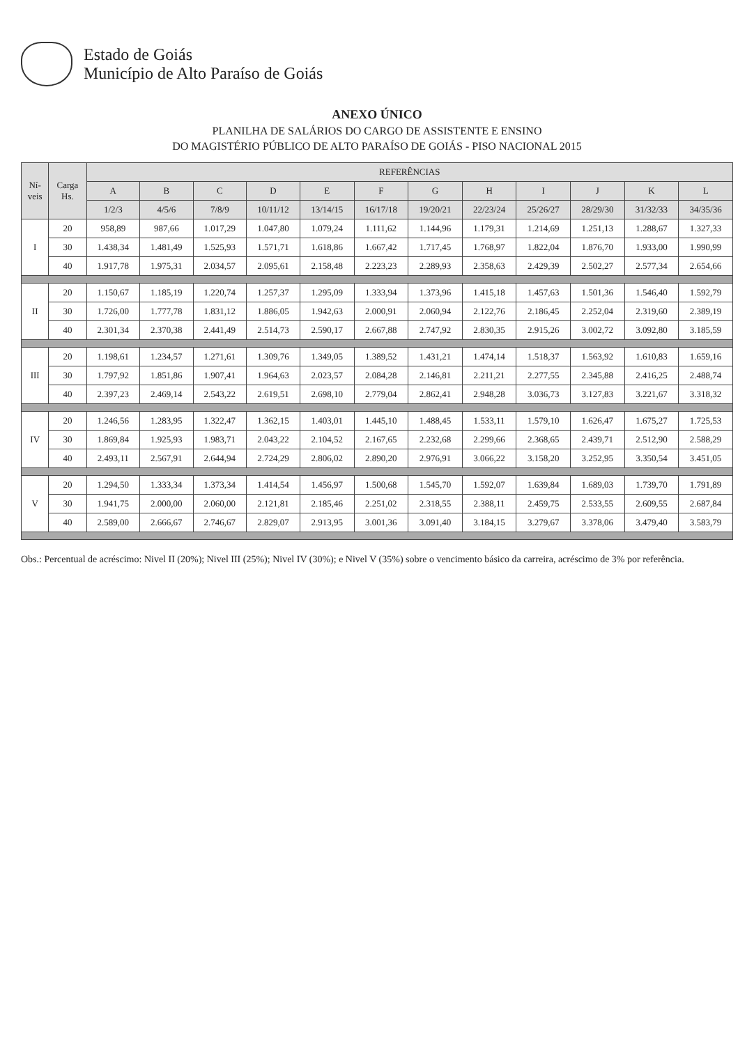Estado de Goiás
Município de Alto Paraíso de Goiás
ANEXO ÚNICO
PLANILHA DE SALÁRIOS DO CARGO DE ASSISTENTE E ENSINO
DO MAGISTÉRIO PÚBLICO DE ALTO PARAÍSO DE GOIÁS - PISO NACIONAL 2015
| Ní- veis | Carga Hs. | REFERÊNCIAS | | | | | | | | | | | |
| --- | --- | --- | --- | --- | --- | --- | --- | --- | --- | --- | --- | --- | --- |
| | | A | B | C | D | E | F | G | H | I | J | K | L |
| | | 1/2/3 | 4/5/6 | 7/8/9 | 10/11/12 | 13/14/15 | 16/17/18 | 19/20/21 | 22/23/24 | 25/26/27 | 28/29/30 | 31/32/33 | 34/35/36 |
| I | 20 | 958,89 | 987,66 | 1.017,29 | 1.047,80 | 1.079,24 | 1.111,62 | 1.144,96 | 1.179,31 | 1.214,69 | 1.251,13 | 1.288,67 | 1.327,33 |
| | 30 | 1.438,34 | 1.481,49 | 1.525,93 | 1.571,71 | 1.618,86 | 1.667,42 | 1.717,45 | 1.768,97 | 1.822,04 | 1.876,70 | 1.933,00 | 1.990,99 |
| | 40 | 1.917,78 | 1.975,31 | 2.034,57 | 2.095,61 | 2.158,48 | 2.223,23 | 2.289,93 | 2.358,63 | 2.429,39 | 2.502,27 | 2.577,34 | 2.654,66 |
| II | 20 | 1.150,67 | 1.185,19 | 1.220,74 | 1.257,37 | 1.295,09 | 1.333,94 | 1.373,96 | 1.415,18 | 1.457,63 | 1.501,36 | 1.546,40 | 1.592,79 |
| | 30 | 1.726,00 | 1.777,78 | 1.831,12 | 1.886,05 | 1.942,63 | 2.000,91 | 2.060,94 | 2.122,76 | 2.186,45 | 2.252,04 | 2.319,60 | 2.389,19 |
| | 40 | 2.301,34 | 2.370,38 | 2.441,49 | 2.514,73 | 2.590,17 | 2.667,88 | 2.747,92 | 2.830,35 | 2.915,26 | 3.002,72 | 3.092,80 | 3.185,59 |
| III | 20 | 1.198,61 | 1.234,57 | 1.271,61 | 1.309,76 | 1.349,05 | 1.389,52 | 1.431,21 | 1.474,14 | 1.518,37 | 1.563,92 | 1.610,83 | 1.659,16 |
| | 30 | 1.797,92 | 1.851,86 | 1.907,41 | 1.964,63 | 2.023,57 | 2.084,28 | 2.146,81 | 2.211,21 | 2.277,55 | 2.345,88 | 2.416,25 | 2.488,74 |
| | 40 | 2.397,23 | 2.469,14 | 2.543,22 | 2.619,51 | 2.698,10 | 2.779,04 | 2.862,41 | 2.948,28 | 3.036,73 | 3.127,83 | 3.221,67 | 3.318,32 |
| IV | 20 | 1.246,56 | 1.283,95 | 1.322,47 | 1.362,15 | 1.403,01 | 1.445,10 | 1.488,45 | 1.533,11 | 1.579,10 | 1.626,47 | 1.675,27 | 1.725,53 |
| | 30 | 1.869,84 | 1.925,93 | 1.983,71 | 2.043,22 | 2.104,52 | 2.167,65 | 2.232,68 | 2.299,66 | 2.368,65 | 2.439,71 | 2.512,90 | 2.588,29 |
| | 40 | 2.493,11 | 2.567,91 | 2.644,94 | 2.724,29 | 2.806,02 | 2.890,20 | 2.976,91 | 3.066,22 | 3.158,20 | 3.252,95 | 3.350,54 | 3.451,05 |
| V | 20 | 1.294,50 | 1.333,34 | 1.373,34 | 1.414,54 | 1.456,97 | 1.500,68 | 1.545,70 | 1.592,07 | 1.639,84 | 1.689,03 | 1.739,70 | 1.791,89 |
| | 30 | 1.941,75 | 2.000,00 | 2.060,00 | 2.121,81 | 2.185,46 | 2.251,02 | 2.318,55 | 2.388,11 | 2.459,75 | 2.533,55 | 2.609,55 | 2.687,84 |
| | 40 | 2.589,00 | 2.666,67 | 2.746,67 | 2.829,07 | 2.913,95 | 3.001,36 | 3.091,40 | 3.184,15 | 3.279,67 | 3.378,06 | 3.479,40 | 3.583,79 |
Obs.: Percentual de acréscimo: Nivel II (20%); Nivel III (25%); Nivel IV (30%); e Nivel V (35%) sobre o vencimento básico da carreira, acréscimo de 3% por referência.